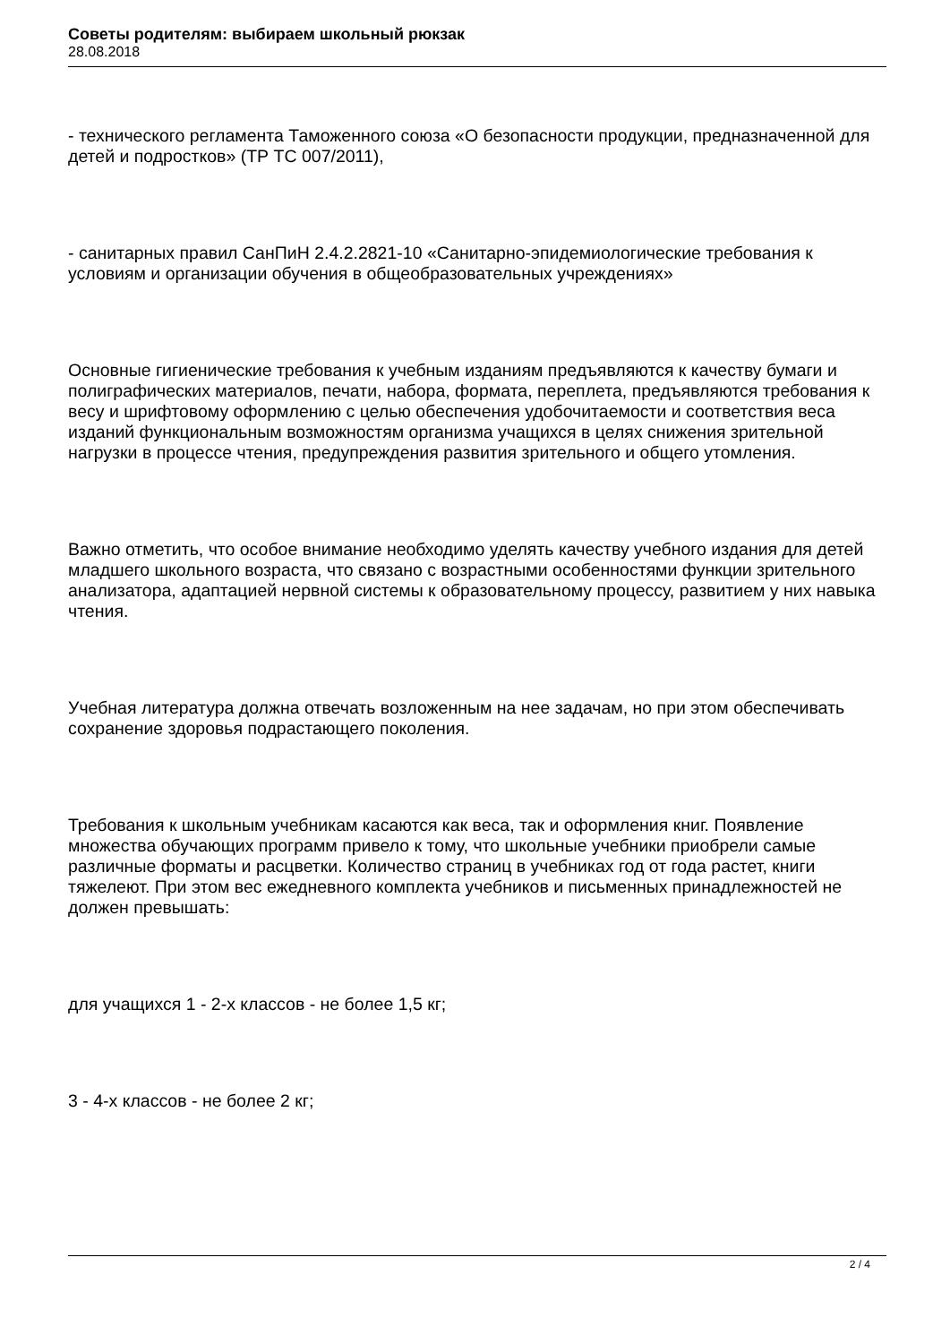Советы родителям: выбираем школьный рюкзак
28.08.2018
- технического регламента Таможенного союза «О безопасности продукции, предназначенной для детей и подростков» (ТР ТС 007/2011),
- санитарных правил СанПиН 2.4.2.2821-10 «Санитарно-эпидемиологические требования к условиям и организации обучения в общеобразовательных учреждениях»
Основные гигиенические требования к учебным изданиям предъявляются к качеству бумаги и полиграфических материалов, печати, набора, формата, переплета, предъявляются требования к весу и шрифтовому оформлению с целью обеспечения удобочитаемости и соответствия веса изданий функциональным возможностям организма учащихся в целях снижения зрительной нагрузки в процессе чтения, предупреждения развития зрительного и общего утомления.
Важно отметить, что особое внимание необходимо уделять качеству учебного издания для детей младшего школьного возраста, что связано с возрастными особенностями функции зрительного анализатора, адаптацией нервной системы к образовательному процессу, развитием у них навыка чтения.
Учебная литература должна отвечать возложенным на нее задачам, но при этом обеспечивать сохранение здоровья подрастающего поколения.
Требования к школьным учебникам касаются как веса, так и оформления книг. Появление множества обучающих программ привело к тому, что школьные учебники приобрели самые различные форматы и расцветки. Количество страниц в учебниках год от года растет, книги тяжелеют. При этом вес ежедневного комплекта учебников и письменных принадлежностей не должен превышать:
для учащихся 1 - 2-х классов - не более 1,5 кг;
3 - 4-х классов - не более 2 кг;
2 / 4